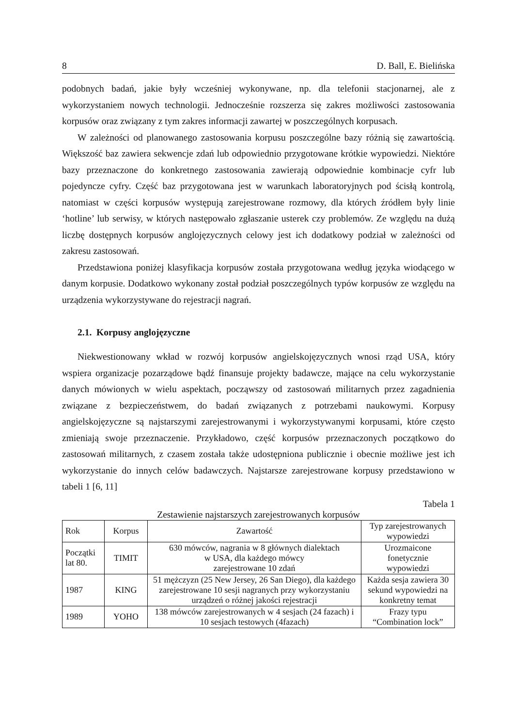8 D. Ball, E. Bielińska
podobnych badań, jakie były wcześniej wykonywane, np. dla telefonii stacjonarnej, ale z wykorzystaniem nowych technologii. Jednocześnie rozszerza się zakres możliwości zastosowania korpusów oraz związany z tym zakres informacji zawartej w poszczególnych korpusach.
W zależności od planowanego zastosowania korpusu poszczególne bazy różnią się zawartością. Większość baz zawiera sekwencje zdań lub odpowiednio przygotowane krótkie wypowiedzi. Niektóre bazy przeznaczone do konkretnego zastosowania zawierają odpowiednie kombinacje cyfr lub pojedyncze cyfry. Część baz przygotowana jest w warunkach laboratoryjnych pod ścisłą kontrolą, natomiast w części korpusów występują zarejestrowane rozmowy, dla których źródłem były linie ‘hotline’ lub serwisy, w których następowało zgłaszanie usterek czy problemów. Ze względu na dużą liczbę dostępnych korpusów anglojęzycznych celowy jest ich dodatkowy podział w zależności od zakresu zastosowań.
Przedstawiona poniżej klasyfikacja korpusów została przygotowana według języka wiodącego w danym korpusie. Dodatkowo wykonany został podział poszczególnych typów korpusów ze względu na urządzenia wykorzystywane do rejestracji nagrań.
2.1. Korpusy anglojęzyczne
Niekwestionowany wkład w rozwój korpusów angielskojęzycznych wnosi rząd USA, który wspiera organizacje pozarządowe bądź finansuje projekty badawcze, mające na celu wykorzystanie danych mówionych w wielu aspektach, począwszy od zastosowań militarnych przez zagadnienia związane z bezpieczeństwem, do badań związanych z potrzebami naukowymi. Korpusy angielskojęzyczne są najstarszymi zarejestrowanymi i wykorzystywanymi korpusami, które często zmieniają swoje przeznaczenie. Przykładowo, część korpusów przeznaczonych początkowo do zastosowań militarnych, z czasem została także udostępniona publicznie i obecnie możliwe jest ich wykorzystanie do innych celów badawczych. Najstarsze zarejestrowane korpusy przedstawiono w tabeli 1 [6, 11]
Tabela 1
Zestawienie najstarszych zarejestrowanych korpusów
| Rok | Korpus | Zawartość | Typ zarejestrowanych wypowiedzi |
| Początki lat 80. | TIMIT | 630 mówców, nagrania w 8 głównych dialektach w USA, dla każdego mówcy zarejestrowane 10 zdań | Urozmaicone fonetycznie wypowiedzi |
| 1987 | KING | 51 mężczyzn (25 New Jersey, 26 San Diego), dla każdego zarejestrowane 10 sesji nagranych przy wykorzystaniu urządzeń o różnej jakości rejestracji | Każda sesja zawiera 30 sekund wypowiedzi na konkretny temat |
| 1989 | YOHO | 138 mówców zarejestrowanych w 4 sesjach (24 fazach) i 10 sesjach testowych (4fazach) | Frazy typu “Combination lock” |